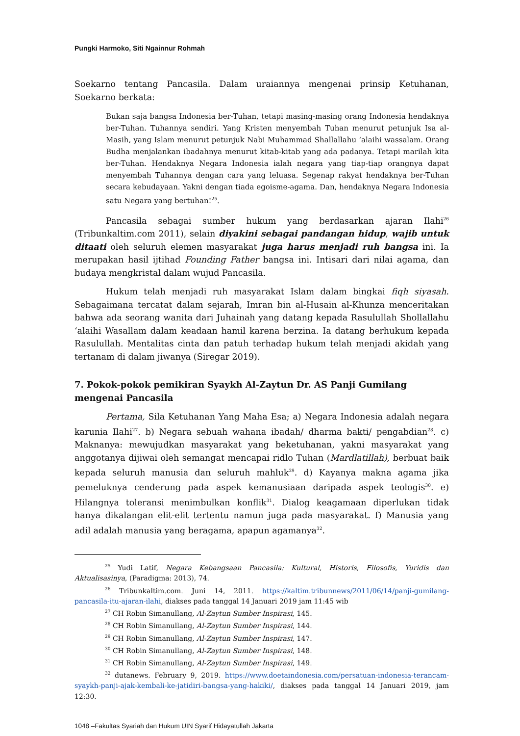Pungki Harmoko, Siti Ngainnur Rohmah
Soekarno tentang Pancasila. Dalam uraiannya mengenai prinsip Ketuhanan, Soekarno berkata:
Bukan saja bangsa Indonesia ber-Tuhan, tetapi masing-masing orang Indonesia hendaknya ber-Tuhan. Tuhannya sendiri. Yang Kristen menyembah Tuhan menurut petunjuk Isa al-Masih, yang Islam menurut petunjuk Nabi Muhammad Shallallahu ‘alaihi wassalam. Orang Budha menjalankan ibadahnya menurut kitab-kitab yang ada padanya. Tetapi marilah kita ber-Tuhan. Hendaknya Negara Indonesia ialah negara yang tiap-tiap orangnya dapat menyembah Tuhannya dengan cara yang leluasa. Segenap rakyat hendaknya ber-Tuhan secara kebudayaan. Yakni dengan tiada egoisme-agama. Dan, hendaknya Negara Indonesia satu Negara yang bertuhan!<sup>25</sup>.
Pancasila sebagai sumber hukum yang berdasarkan ajaran Ilahi<sup>26</sup> (Tribunkaltim.com 2011), selain diyakini sebagai pandangan hidup, wajib untuk ditaati oleh seluruh elemen masyarakat juga harus menjadi ruh bangsa ini. Ia merupakan hasil ijtihad Founding Father bangsa ini. Intisari dari nilai agama, dan budaya mengkristal dalam wujud Pancasila.
Hukum telah menjadi ruh masyarakat Islam dalam bingkai fiqh siyasah. Sebagaimana tercatat dalam sejarah, Imran bin al-Husain al-Khunza menceritakan bahwa ada seorang wanita dari Juhainah yang datang kepada Rasulullah Shollallahu ‘alaihi Wasallam dalam keadaan hamil karena berzina. Ia datang berhukum kepada Rasulullah. Mentalitas cinta dan patuh terhadap hukum telah menjadi akidah yang tertanam di dalam jiwanya (Siregar 2019).
7. Pokok-pokok pemikiran Syaykh Al-Zaytun Dr. AS Panji Gumilang mengenai Pancasila
Pertama, Sila Ketuhanan Yang Maha Esa; a) Negara Indonesia adalah negara karunia Ilahi<sup>27</sup>. b) Negara sebuah wahana ibadah/ dharma bakti/ pengabdian<sup>28</sup>. c) Maknanya: mewujudkan masyarakat yang beketuhanan, yakni masyarakat yang anggotanya dijiwai oleh semangat mencapai ridlo Tuhan (Mardlatillah), berbuat baik kepada seluruh manusia dan seluruh mahluk<sup>29</sup>. d) Kayanya makna agama jika pemeluknya cenderung pada aspek kemanusiaan daripada aspek teologis<sup>30</sup>. e) Hilangnya toleransi menimbulkan konflik<sup>31</sup>. Dialog keagamaan diperlukan tidak hanya dikalangan elit-elit tertentu namun juga pada masyarakat. f) Manusia yang adil adalah manusia yang beragama, apapun agamanya<sup>32</sup>.
<sup>25</sup> Yudi Latif, Negara Kebangsaan Pancasila: Kultural, Historis, Filosofis, Yuridis dan Aktualisasinya, (Paradigma: 2013), 74.
<sup>26</sup> Tribunkaltim.com. Juni 14, 2011. https://kaltim.tribunnews/2011/06/14/panji-gumilang-pancasila-itu-ajaran-ilahi, diakses pada tanggal 14 Januari 2019 jam 11:45 wib
<sup>27</sup> CH Robin Simanullang, Al-Zaytun Sumber Inspirasi, 145.
<sup>28</sup> CH Robin Simanullang, Al-Zaytun Sumber Inspirasi, 144.
<sup>29</sup> CH Robin Simanullang, Al-Zaytun Sumber Inspirasi, 147.
<sup>30</sup> CH Robin Simanullang, Al-Zaytun Sumber Inspirasi, 148.
<sup>31</sup> CH Robin Simanullang, Al-Zaytun Sumber Inspirasi, 149.
<sup>32</sup> dutanews. February 9, 2019. https://www.doetaindonesia.com/persatuan-indonesia-terancam-syaykh-panji-ajak-kembali-ke-jatidiri-bangsa-yang-hakiki/, diakses pada tanggal 14 Januari 2019, jam 12:30.
1048 –Fakultas Syariah dan Hukum UIN Syarif Hidayatullah Jakarta